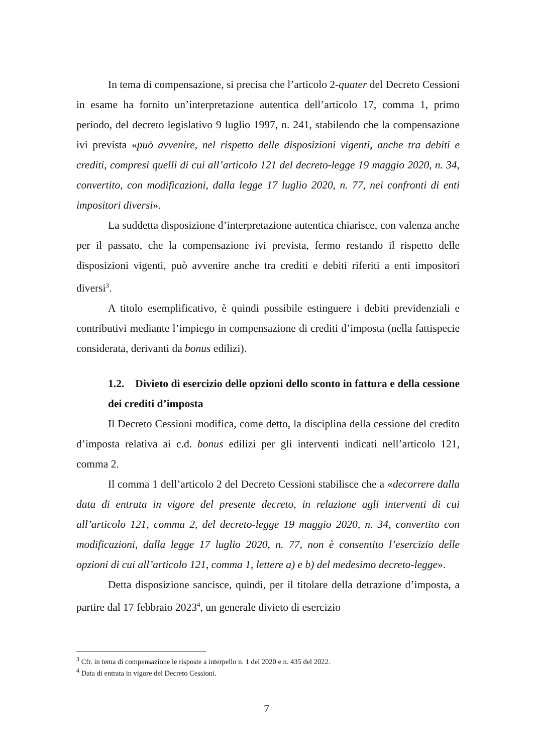In tema di compensazione, si precisa che l’articolo 2-quater del Decreto Cessioni in esame ha fornito un’interpretazione autentica dell’articolo 17, comma 1, primo periodo, del decreto legislativo 9 luglio 1997, n. 241, stabilendo che la compensazione ivi prevista «può avvenire, nel rispetto delle disposizioni vigenti, anche tra debiti e crediti, compresi quelli di cui all’articolo 121 del decreto-legge 19 maggio 2020, n. 34, convertito, con modificazioni, dalla legge 17 luglio 2020, n. 77, nei confronti di enti impositori diversi».
La suddetta disposizione d’interpretazione autentica chiarisce, con valenza anche per il passato, che la compensazione ivi prevista, fermo restando il rispetto delle disposizioni vigenti, può avvenire anche tra crediti e debiti riferiti a enti impositori diversi<sup>3</sup>.
A titolo esemplificativo, è quindi possibile estinguere i debiti previdenziali e contributivi mediante l’impiego in compensazione di crediti d’imposta (nella fattispecie considerata, derivanti da bonus edilizi).
1.2. Divieto di esercizio delle opzioni dello sconto in fattura e della cessione dei crediti d’imposta
Il Decreto Cessioni modifica, come detto, la disciplina della cessione del credito d’imposta relativa ai c.d. bonus edilizi per gli interventi indicati nell’articolo 121, comma 2.
Il comma 1 dell’articolo 2 del Decreto Cessioni stabilisce che a «decorrere dalla data di entrata in vigore del presente decreto, in relazione agli interventi di cui all’articolo 121, comma 2, del decreto-legge 19 maggio 2020, n. 34, convertito con modificazioni, dalla legge 17 luglio 2020, n. 77, non è consentito l’esercizio delle opzioni di cui all’articolo 121, comma 1, lettere a) e b) del medesimo decreto-legge».
Detta disposizione sancisce, quindi, per il titolare della detrazione d’imposta, a partire dal 17 febbraio 2023<sup>4</sup>, un generale divieto di esercizio
<sup>3</sup> Cfr. in tema di compensazione le risposte a interpello n. 1 del 2020 e n. 435 del 2022.
<sup>4</sup> Data di entrata in vigore del Decreto Cessioni.
7